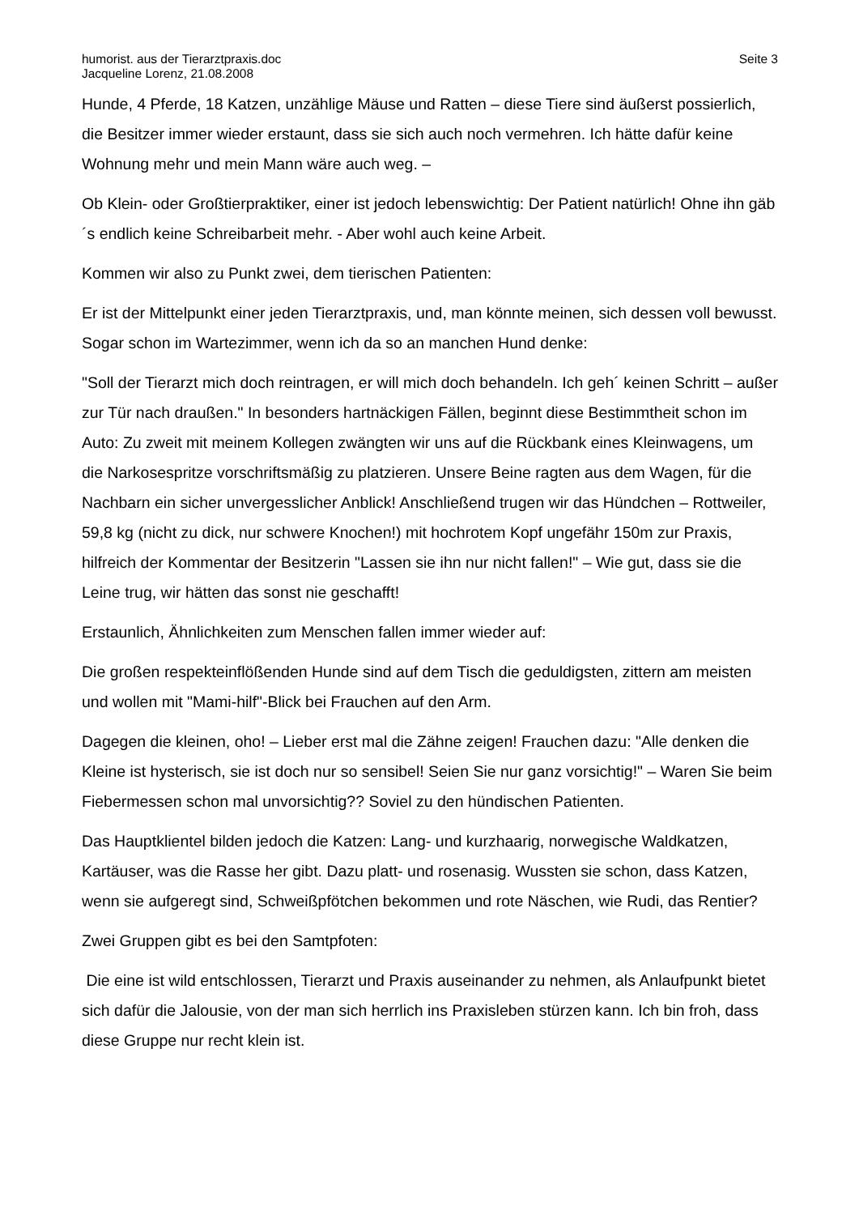humorist. aus der Tierarztpraxis.doc
Jacqueline Lorenz, 21.08.2008
Seite 3
Hunde, 4 Pferde, 18 Katzen, unzählige Mäuse und Ratten – diese Tiere sind äußerst possierlich, die Besitzer immer wieder erstaunt, dass sie sich auch noch vermehren. Ich hätte dafür keine Wohnung mehr und mein Mann wäre auch weg. –
Ob Klein- oder Großtierpraktiker, einer ist jedoch lebenswichtig: Der Patient natürlich! Ohne ihn gäb´s endlich keine Schreibarbeit mehr. - Aber wohl auch keine Arbeit.
Kommen wir also zu Punkt zwei, dem tierischen Patienten:
Er ist der Mittelpunkt einer jeden Tierarztpraxis, und, man könnte meinen, sich dessen voll bewusst. Sogar schon im Wartezimmer, wenn ich da so an manchen Hund denke:
"Soll der Tierarzt mich doch reintragen, er will mich doch behandeln. Ich geh´ keinen Schritt – außer zur Tür nach draußen." In besonders hartnäckigen Fällen, beginnt diese Bestimmtheit schon im Auto: Zu zweit mit meinem Kollegen zwängten wir uns auf die Rückbank eines Kleinwagens, um die Narkosespritze vorschriftsmäßig zu platzieren. Unsere Beine ragten aus dem Wagen, für die Nachbarn ein sicher unvergesslicher Anblick! Anschließend trugen wir das Hündchen – Rottweiler, 59,8 kg (nicht zu dick, nur schwere Knochen!) mit hochrotem Kopf ungefähr 150m zur Praxis, hilfreich der Kommentar der Besitzerin "Lassen sie ihn nur nicht fallen!" – Wie gut, dass sie die Leine trug, wir hätten das sonst nie geschafft!
Erstaunlich, Ähnlichkeiten zum Menschen fallen immer wieder auf:
Die großen respekteinflößenden Hunde sind auf dem Tisch die geduldigsten, zittern am meisten und wollen mit "Mami-hilf"-Blick bei Frauchen auf den Arm.
Dagegen die kleinen, oho! – Lieber erst mal die Zähne zeigen! Frauchen dazu: "Alle denken die Kleine ist hysterisch, sie ist doch nur so sensibel! Seien Sie nur ganz vorsichtig!" – Waren Sie beim Fiebermessen schon mal unvorsichtig?? Soviel zu den hündischen Patienten.
Das Hauptklientel bilden jedoch die Katzen: Lang- und kurzhaarig, norwegische Waldkatzen, Kartäuser, was die Rasse her gibt. Dazu platt- und rosenasig. Wussten sie schon, dass Katzen, wenn sie aufgeregt sind, Schweißpfötchen bekommen und rote Näschen, wie Rudi, das Rentier?
Zwei Gruppen gibt es bei den Samtpfoten:
Die eine ist wild entschlossen, Tierarzt und Praxis auseinander zu nehmen, als Anlaufpunkt bietet sich dafür die Jalousie, von der man sich herrlich ins Praxisleben stürzen kann. Ich bin froh, dass diese Gruppe nur recht klein ist.